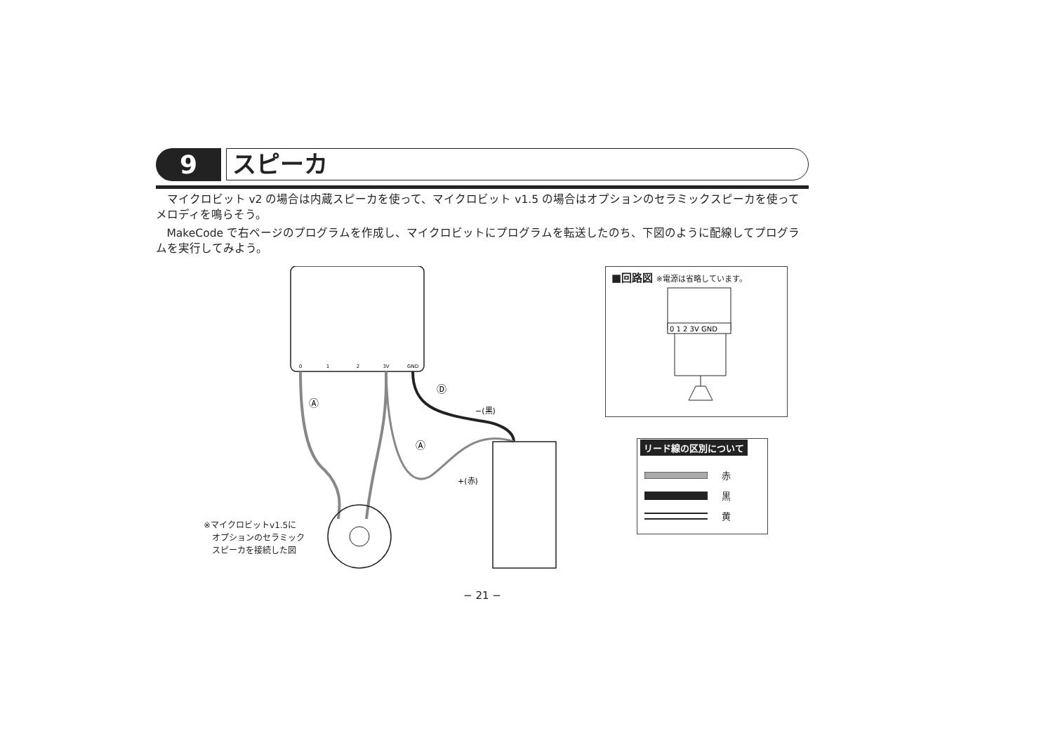9
スピーカ
マイクロビット v2 の場合は内蔵スピーカを使って、マイクロビット v1.5 の場合はオプションのセラミックスピーカを使ってメロディを鳴らそう。
MakeCode で右ページのプログラムを作成し、マイクロビットにプログラムを転送したのち、下図のように配線してプログラムを実行してみよう。
0
1
2
3V
GND
−(黒)
+(赤)
Ⓐ
Ⓐ
Ⓓ
※マイクロビットv1.5に
　オプションのセラミック
　スピーカを接続した図
■回路図 ※電源は省略しています。
0 1 2 3V GND
リード線の区別について
赤
黒
黄
− 21 −